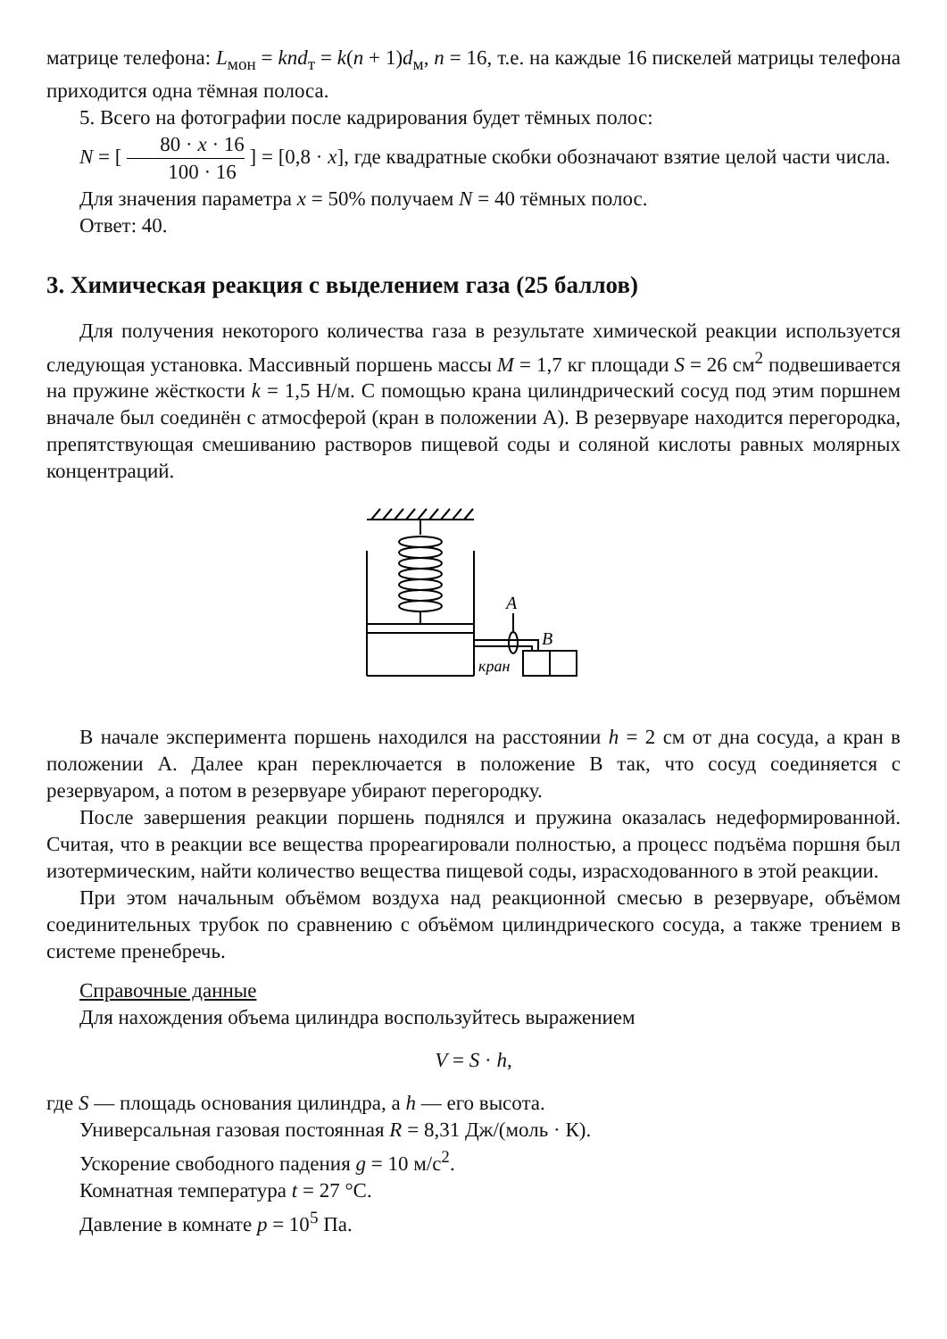матрице телефона: L<sub>мон</sub> = knd<sub>т</sub> = k(n + 1)d<sub>м</sub>, n = 16, т.е. на каждые 16 пискелей матрицы телефона приходится одна тёмная полоса.
5. Всего на фотографии после кадрирования будет тёмных полос:
N = [ 80 · x · 16 100 · 16 ] = [0,8 · x], где квадратные скобки обозначают взятие целой части числа.
Для значения параметра x = 50% получаем N = 40 тёмных полос.
Ответ: 40.
3. Химическая реакция с выделением газа (25 баллов)
Для получения некоторого количества газа в результате химической реакции используется следующая установка. Массивный поршень массы M = 1,7 кг площади S = 26 см<sup>2</sup> подвешивается на пружине жёсткости k = 1,5 Н/м. С помощью крана цилиндрический сосуд под этим поршнем вначале был соединён с атмосферой (кран в положении А). В резервуаре находится перегородка, препятствующая смешиванию растворов пищевой соды и соляной кислоты равных молярных концентраций.
A
B
кран
В начале эксперимента поршень находился на расстоянии h = 2 см от дна сосуда, а кран в положении А. Далее кран переключается в положение В так, что сосуд соединяется с резервуаром, а потом в резервуаре убирают перегородку.
После завершения реакции поршень поднялся и пружина оказалась недеформированной. Считая, что в реакции все вещества прореагировали полностью, а процесс подъёма поршня был изотермическим, найти количество вещества пищевой соды, израсходованного в этой реакции.
При этом начальным объёмом воздуха над реакционной смесью в резервуаре, объёмом соединительных трубок по сравнению с объёмом цилиндрического сосуда, а также трением в системе пренебречь.
Справочные данные
Для нахождения объема цилиндра воспользуйтесь выражением
V = S · h,
где S — площадь основания цилиндра, а h — его высота.
Универсальная газовая постоянная R = 8,31 Дж/(моль · К).
Ускорение свободного падения g = 10 м/с<sup>2</sup>.
Комнатная температура t = 27 °C.
Давление в комнате p = 10<sup>5</sup> Па.